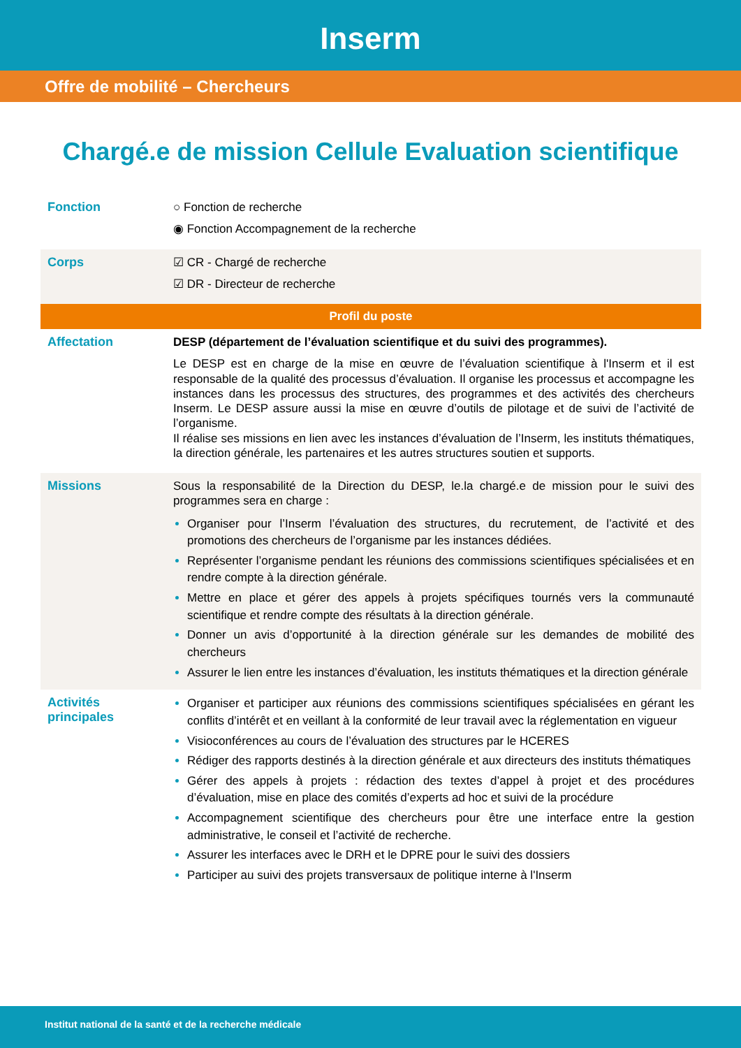Inserm
Offre de mobilité – Chercheurs
Chargé.e de mission Cellule Evaluation scientifique
| Fonction | ○ Fonction de recherche ◉ Fonction Accompagnement de la recherche |
| Corps | ☑ CR - Chargé de recherche ☑ DR - Directeur de recherche |
| Profil du poste | |
| Affectation | DESP (département de l’évaluation scientifique et du suivi des programmes). Le DESP est en charge de la mise en œuvre de l’évaluation scientifique à l'Inserm et il est responsable de la qualité des processus d’évaluation. Il organise les processus et accompagne les instances dans les processus des structures, des programmes et des activités des chercheurs Inserm. Le DESP assure aussi la mise en œuvre d’outils de pilotage et de suivi de l’activité de l’organisme. Il réalise ses missions en lien avec les instances d’évaluation de l’Inserm, les instituts thématiques, la direction générale, les partenaires et les autres structures soutien et supports. |
| Missions | Sous la responsabilité de la Direction du DESP, le.la chargé.e de mission pour le suivi des programmes sera en charge : Organiser pour l’Inserm l’évaluation des structures, du recrutement, de l’activité et des promotions des chercheurs de l’organisme par les instances dédiées. Représenter l’organisme pendant les réunions des commissions scientifiques spécialisées et en rendre compte à la direction générale. Mettre en place et gérer des appels à projets spécifiques tournés vers la communauté scientifique et rendre compte des résultats à la direction générale. Donner un avis d’opportunité à la direction générale sur les demandes de mobilité des chercheurs Assurer le lien entre les instances d’évaluation, les instituts thématiques et la direction générale |
| Activités principales | Organiser et participer aux réunions des commissions scientifiques spécialisées en gérant les conflits d’intérêt et en veillant à la conformité de leur travail avec la réglementation en vigueur Visioconférences au cours de l’évaluation des structures par le HCERES Rédiger des rapports destinés à la direction générale et aux directeurs des instituts thématiques Gérer des appels à projets : rédaction des textes d’appel à projet et des procédures d’évaluation, mise en place des comités d’experts ad hoc et suivi de la procédure Accompagnement scientifique des chercheurs pour être une interface entre la gestion administrative, le conseil et l’activité de recherche. Assurer les interfaces avec le DRH et le DPRE pour le suivi des dossiers Participer au suivi des projets transversaux de politique interne à l'Inserm |
Institut national de la santé et de la recherche médicale